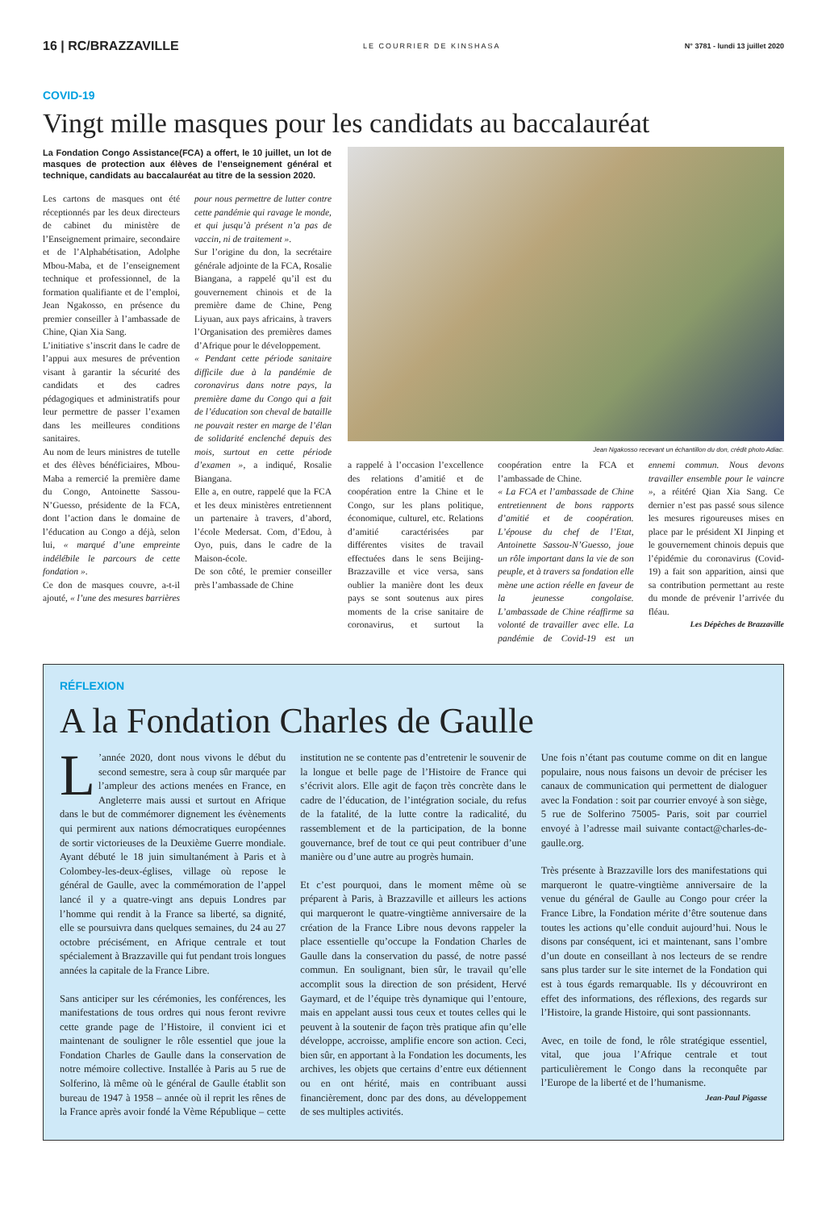16 | RC/BRAZZAVILLE LE COURRIER DE KINSHASA N° 3781 - lundi 13 juillet 2020
COVID-19
Vingt mille masques pour les candidats au baccalauréat
La Fondation Congo Assistance(FCA) a offert, le 10 juillet, un lot de masques de protection aux élèves de l’enseignement général et technique, candidats au baccalauréat au titre de la session 2020.
Les cartons de masques ont été réceptionnés par les deux directeurs de cabinet du ministère de l’Enseignement primaire, secondaire et de l’Alphabétisation, Adolphe Mbou-Maba, et de l’enseignement technique et professionnel, de la formation qualifiante et de l’emploi, Jean Ngakosso, en présence du premier conseiller à l’ambassade de Chine, Qian Xia Sang.
L’initiative s’inscrit dans le cadre de l’appui aux mesures de prévention visant à garantir la sécurité des candidats et des cadres pédagogiques et administratifs pour leur permettre de passer l’examen dans les meilleures conditions sanitaires.
Au nom de leurs ministres de tutelle et des élèves bénéficiaires, Mbou-Maba a remercié la première dame du Congo, Antoinette Sassou-N’Guesso, présidente de la FCA, dont l’action dans le domaine de l’éducation au Congo a déjà, selon lui, « marqué d’une empreinte indélébile le parcours de cette fondation ».
Ce don de masques couvre, a-t-il ajouté, « l’une des mesures barrières pour nous permettre de lutter contre cette pandémie qui ravage le monde, et qui jusqu’à présent n’a pas de vaccin, ni de traitement ».
Sur l’origine du don, la secrétaire générale adjointe de la FCA, Rosalie Biangana, a rappelé qu’il est du gouvernement chinois et de la première dame de Chine, Peng Liyuan, aux pays africains, à travers l’Organisation des premières dames d’Afrique pour le développement.
« Pendant cette période sanitaire difficile due à la pandémie de coronavirus dans notre pays, la première dame du Congo qui a fait de l’éducation son cheval de bataille ne pouvait rester en marge de l’élan de solidarité enclenché depuis des mois, surtout en cette période d’examen », a indiqué, Rosalie Biangana.
Elle a, en outre, rappelé que la FCA et les deux ministères entretiennent un partenaire à travers, d’abord, l’école Medersat. Com, d’Edou, à Oyo, puis, dans le cadre de la Maison-école.
De son côté, le premier conseiller près l’ambassade de Chine
Jean Ngakosso recevant un échantillon du don, crédit photo Adiac.
a rappelé à l’occasion l’excellence des relations d’amitié et de coopération entre la Chine et le Congo, sur les plans politique, économique, culturel, etc. Relations d’amitié caractérisées par différentes visites de travail effectuées dans le sens Beijing-Brazzaville et vice versa, sans oublier la manière dont les deux pays se sont soutenus aux pires moments de la crise sanitaire de coronavirus, et surtout la coopération entre la FCA et l’ambassade de Chine.
« La FCA et l’ambassade de Chine entretiennent de bons rapports d’amitié et de coopération. L’épouse du chef de l’Etat, Antoinette Sassou-N’Guesso, joue un rôle important dans la vie de son peuple, et à travers sa fondation elle mène une action réelle en faveur de la jeunesse congolaise. L’ambassade de Chine réaffirme sa volonté de travailler avec elle. La pandémie de Covid-19 est un ennemi commun. Nous devons travailler ensemble pour le vaincre », a réitéré Qian Xia Sang. Ce dernier n’est pas passé sous silence les mesures rigoureuses mises en place par le président XI Jinping et le gouvernement chinois depuis que l’épidémie du coronavirus (Covid-19) a fait son apparition, ainsi que sa contribution permettant au reste du monde de prévenir l’arrivée du fléau.
Les Dépêches de Brazzaville
RÉFLEXION
A la Fondation Charles de Gaulle
L’année 2020, dont nous vivons le début du second semestre, sera à coup sûr marquée par l’ampleur des actions menées en France, en Angleterre mais aussi et surtout en Afrique dans le but de commémorer dignement les évènements qui permirent aux nations démocratiques européennes de sortir victorieuses de la Deuxième Guerre mondiale. Ayant débuté le 18 juin simultanément à Paris et à Colombey-les-deux-églises, village où repose le général de Gaulle, avec la commémoration de l’appel lancé il y a quatre-vingt ans depuis Londres par l’homme qui rendit à la France sa liberté, sa dignité, elle se poursuivra dans quelques semaines, du 24 au 27 octobre précisément, en Afrique centrale et tout spécialement à Brazzaville qui fut pendant trois longues années la capitale de la France Libre.
Sans anticiper sur les cérémonies, les conférences, les manifestations de tous ordres qui nous feront revivre cette grande page de l’Histoire, il convient ici et maintenant de souligner le rôle essentiel que joue la Fondation Charles de Gaulle dans la conservation de notre mémoire collective. Installée à Paris au 5 rue de Solferino, là même où le général de Gaulle établit son bureau de 1947 à 1958 – année où il reprit les rênes de la France après avoir fondé la Vème République – cette institution ne se contente pas d’entretenir le souvenir de la longue et belle page de l’Histoire de France qui s’écrivit alors. Elle agit de façon très concrète dans le cadre de l’éducation, de l’intégration sociale, du refus de la fatalité, de la lutte contre la radicalité, du rassemblement et de la participation, de la bonne gouvernance, bref de tout ce qui peut contribuer d’une manière ou d’une autre au progrès humain.
Et c’est pourquoi, dans le moment même où se préparent à Paris, à Brazzaville et ailleurs les actions qui marqueront le quatre-vingtième anniversaire de la création de la France Libre nous devons rappeler la place essentielle qu’occupe la Fondation Charles de Gaulle dans la conservation du passé, de notre passé commun. En soulignant, bien sûr, le travail qu’elle accomplit sous la direction de son président, Hervé Gaymard, et de l’équipe très dynamique qui l’entoure, mais en appelant aussi tous ceux et toutes celles qui le peuvent à la soutenir de façon très pratique afin qu’elle développe, accroisse, amplifie encore son action. Ceci, bien sûr, en apportant à la Fondation les documents, les archives, les objets que certains d’entre eux détiennent ou en ont hérité, mais en contribuant aussi financièrement, donc par des dons, au développement de ses multiples activités.
Une fois n’étant pas coutume comme on dit en langue populaire, nous nous faisons un devoir de préciser les canaux de communication qui permettent de dialoguer avec la Fondation : soit par courrier envoyé à son siège, 5 rue de Solferino 75005- Paris, soit par courriel envoyé à l’adresse mail suivante contact@charles-de-gaulle.org.
Très présente à Brazzaville lors des manifestations qui marqueront le quatre-vingtième anniversaire de la venue du général de Gaulle au Congo pour créer la France Libre, la Fondation mérite d’être soutenue dans toutes les actions qu’elle conduit aujourd’hui. Nous le disons par conséquent, ici et maintenant, sans l’ombre d’un doute en conseillant à nos lecteurs de se rendre sans plus tarder sur le site internet de la Fondation qui est à tous égards remarquable. Ils y découvriront en effet des informations, des réflexions, des regards sur l’Histoire, la grande Histoire, qui sont passionnants.
Avec, en toile de fond, le rôle stratégique essentiel, vital, que joua l’Afrique centrale et tout particulièrement le Congo dans la reconquête par l’Europe de la liberté et de l’humanisme.
Jean-Paul Pigasse